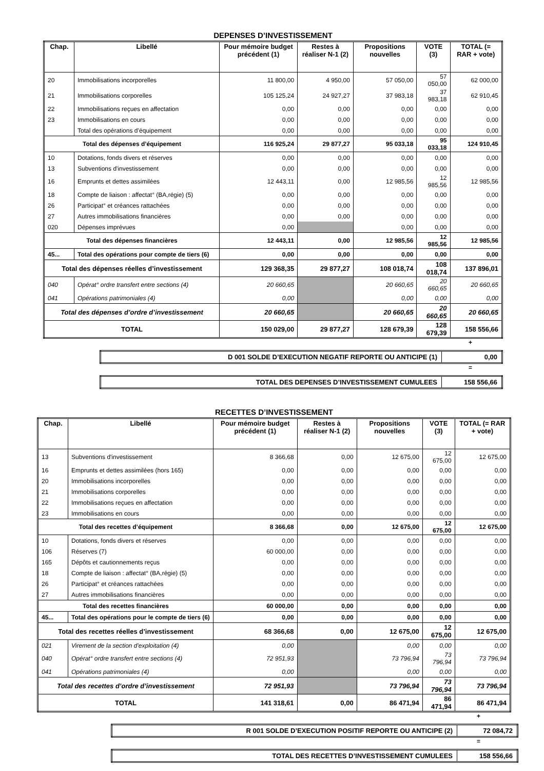DEPENSES D’INVESTISSEMENT
| Chap. | Libellé | Pour mémoire budget précédent (1) | Restes à réaliser N-1 (2) | Propositions nouvelles | VOTE (3) | TOTAL (= RAR + vote) |
| --- | --- | --- | --- | --- | --- | --- |
| 20 | Immobilisations incorporelles | 11 800,00 | 4 950,00 | 57 050,00 | 57 050,00 | 62 000,00 |
| 21 | Immobilisations corporelles | 105 125,24 | 24 927,27 | 37 983,18 | 37 983,18 | 62 910,45 |
| 22 | Immobilisations reçues en affectation | 0,00 | 0,00 | 0,00 | 0,00 | 0,00 |
| 23 | Immobilisations en cours | 0,00 | 0,00 | 0,00 | 0,00 | 0,00 |
| | Total des opérations d’équipement | 0,00 | 0,00 | 0,00 | 0,00 | 0,00 |
| Total des dépenses d’équipement | | 116 925,24 | 29 877,27 | 95 033,18 | 95 033,18 | 124 910,45 |
| 10 | Dotations, fonds divers et réserves | 0,00 | 0,00 | 0,00 | 0,00 | 0,00 |
| 13 | Subventions d'investissement | 0,00 | 0,00 | 0,00 | 0,00 | 0,00 |
| 16 | Emprunts et dettes assimilées | 12 443,11 | 0,00 | 12 985,56 | 12 985,56 | 12 985,56 |
| 18 | Compte de liaison : affectat° (BA,régie) (5) | 0,00 | 0,00 | 0,00 | 0,00 | 0,00 |
| 26 | Participat° et créances rattachées | 0,00 | 0,00 | 0,00 | 0,00 | 0,00 |
| 27 | Autres immobilisations financières | 0,00 | 0,00 | 0,00 | 0,00 | 0,00 |
| 020 | Dépenses imprévues | 0,00 | | 0,00 | 0,00 | 0,00 |
| Total des dépenses financières | | 12 443,11 | 0,00 | 12 985,56 | 12 985,56 | 12 985,56 |
| 45... | Total des opérations pour compte de tiers (6) | 0,00 | 0,00 | 0,00 | 0,00 | 0,00 |
| Total des dépenses réelles d’investissement | | 129 368,35 | 29 877,27 | 108 018,74 | 108 018,74 | 137 896,01 |
| 040 | Opérat° ordre transfert entre sections (4) | 20 660,65 | | 20 660,65 | 20 660,65 | 20 660,65 |
| 041 | Opérations patrimoniales (4) | 0,00 | | 0,00 | 0,00 | 0,00 |
| Total des dépenses d’ordre d’investissement | | 20 660,65 | | 20 660,65 | 20 660,65 | 20 660,65 |
| TOTAL | | 150 029,00 | 29 877,27 | 128 679,39 | 128 679,39 | 158 556,66 |
+
| D 001 SOLDE D’EXECUTION NEGATIF REPORTE OU ANTICIPE (1) | 0,00 |
=
| TOTAL DES DEPENSES D’INVESTISSEMENT CUMULEES | 158 556,66 |
RECETTES D’INVESTISSEMENT
| Chap. | Libellé | Pour mémoire budget précédent (1) | Restes à réaliser N-1 (2) | Propositions nouvelles | VOTE (3) | TOTAL (= RAR + vote) |
| --- | --- | --- | --- | --- | --- | --- |
| 13 | Subventions d'investissement | 8 366,68 | 0,00 | 12 675,00 | 12 675,00 | 12 675,00 |
| 16 | Emprunts et dettes assimilées (hors 165) | 0,00 | 0,00 | 0,00 | 0,00 | 0,00 |
| 20 | Immobilisations incorporelles | 0,00 | 0,00 | 0,00 | 0,00 | 0,00 |
| 21 | Immobilisations corporelles | 0,00 | 0,00 | 0,00 | 0,00 | 0,00 |
| 22 | Immobilisations reçues en affectation | 0,00 | 0,00 | 0,00 | 0,00 | 0,00 |
| 23 | Immobilisations en cours | 0,00 | 0,00 | 0,00 | 0,00 | 0,00 |
| Total des recettes d’équipement | | 8 366,68 | 0,00 | 12 675,00 | 12 675,00 | 12 675,00 |
| 10 | Dotations, fonds divers et réserves | 0,00 | 0,00 | 0,00 | 0,00 | 0,00 |
| 106 | Réserves (7) | 60 000,00 | 0,00 | 0,00 | 0,00 | 0,00 |
| 165 | Dépôts et cautionnements reçus | 0,00 | 0,00 | 0,00 | 0,00 | 0,00 |
| 18 | Compte de liaison : affectat° (BA,régie) (5) | 0,00 | 0,00 | 0,00 | 0,00 | 0,00 |
| 26 | Participat° et créances rattachées | 0,00 | 0,00 | 0,00 | 0,00 | 0,00 |
| 27 | Autres immobilisations financières | 0,00 | 0,00 | 0,00 | 0,00 | 0,00 |
| Total des recettes financières | | 60 000,00 | 0,00 | 0,00 | 0,00 | 0,00 |
| 45... | Total des opérations pour le compte de tiers (6) | 0,00 | 0,00 | 0,00 | 0,00 | 0,00 |
| Total des recettes réelles d’investissement | | 68 366,68 | 0,00 | 12 675,00 | 12 675,00 | 12 675,00 |
| 021 | Virement de la section d'exploitation (4) | 0,00 | | 0,00 | 0,00 | 0,00 |
| 040 | Opérat° ordre transfert entre sections (4) | 72 951,93 | | 73 796,94 | 73 796,94 | 73 796,94 |
| 041 | Opérations patrimoniales (4) | 0,00 | | 0,00 | 0,00 | 0,00 |
| Total des recettes d’ordre d’investissement | | 72 951,93 | | 73 796,94 | 73 796,94 | 73 796,94 |
| TOTAL | | 141 318,61 | 0,00 | 86 471,94 | 86 471,94 | 86 471,94 |
+
| R 001 SOLDE D’EXECUTION POSITIF REPORTE OU ANTICIPE (2) | 72 084,72 |
=
| TOTAL DES RECETTES D’INVESTISSEMENT CUMULEES | 158 556,66 |